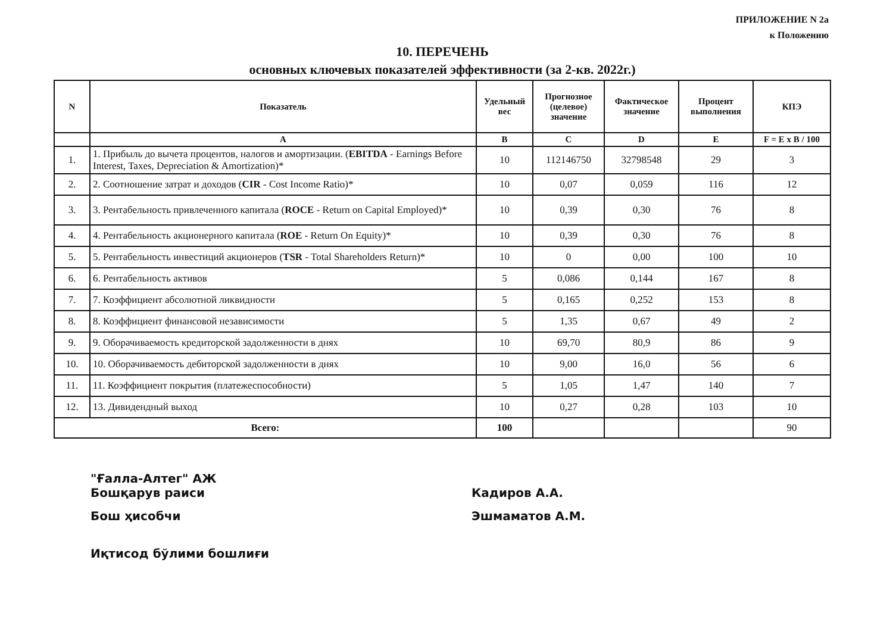ПРИЛОЖЕНИЕ N 2а
к Положению
10. ПЕРЕЧЕНЬ
основных ключевых показателей эффективности (за 2-кв. 2022г.)
| N | Показатель | Удельный вес | Прогнозное (целевое) значение | Фактическое значение | Процент выполнения | КПЭ |
| --- | --- | --- | --- | --- | --- | --- |
| | A | B | C | D | E | F = E x B / 100 |
| 1. | 1. Прибыль до вычета процентов, налогов и амортизации. ( EBITDA - Earnings Before Interest, Taxes, Depreciation & Amortization)* | 10 | 112146750 | 32798548 | 29 | 3 |
| 2. | 2. Соотношение затрат и доходов ( CIR - Cost Income Ratio)* | 10 | 0,07 | 0,059 | 116 | 12 |
| 3. | 3. Рентабельность привлеченного капитала ( ROCE - Return on Capital Employed)* | 10 | 0,39 | 0,30 | 76 | 8 |
| 4. | 4. Рентабельность акционерного капитала ( ROE - Return On Equity)* | 10 | 0,39 | 0,30 | 76 | 8 |
| 5. | 5. Рентабельность инвестиций акционеров ( TSR - Total Shareholders Return)* | 10 | 0 | 0,00 | 100 | 10 |
| 6. | 6. Рентабельность активов | 5 | 0,086 | 0,144 | 167 | 8 |
| 7. | 7. Коэффициент абсолютной ликвидности | 5 | 0,165 | 0,252 | 153 | 8 |
| 8. | 8. Коэффициент финансовой независимости | 5 | 1,35 | 0,67 | 49 | 2 |
| 9. | 9. Оборачиваемость кредиторской задолженности в днях | 10 | 69,70 | 80,9 | 86 | 9 |
| 10. | 10. Оборачиваемость дебиторской задолженности в днях | 10 | 9,00 | 16,0 | 56 | 6 |
| 11. | 11. Коэффициент покрытия (платежеспособности) | 5 | 1,05 | 1,47 | 140 | 7 |
| 12. | 13. Дивидендный выход | 10 | 0,27 | 0,28 | 103 | 10 |
| Всего: | | 100 | | | | 90 |
"Ғалла-Алтег" АЖ
Бошқарув раиси
Кадиров А.А.
Бош ҳисобчи Эшмаматов А.М.
Иқтисод бўлими бошлиғи